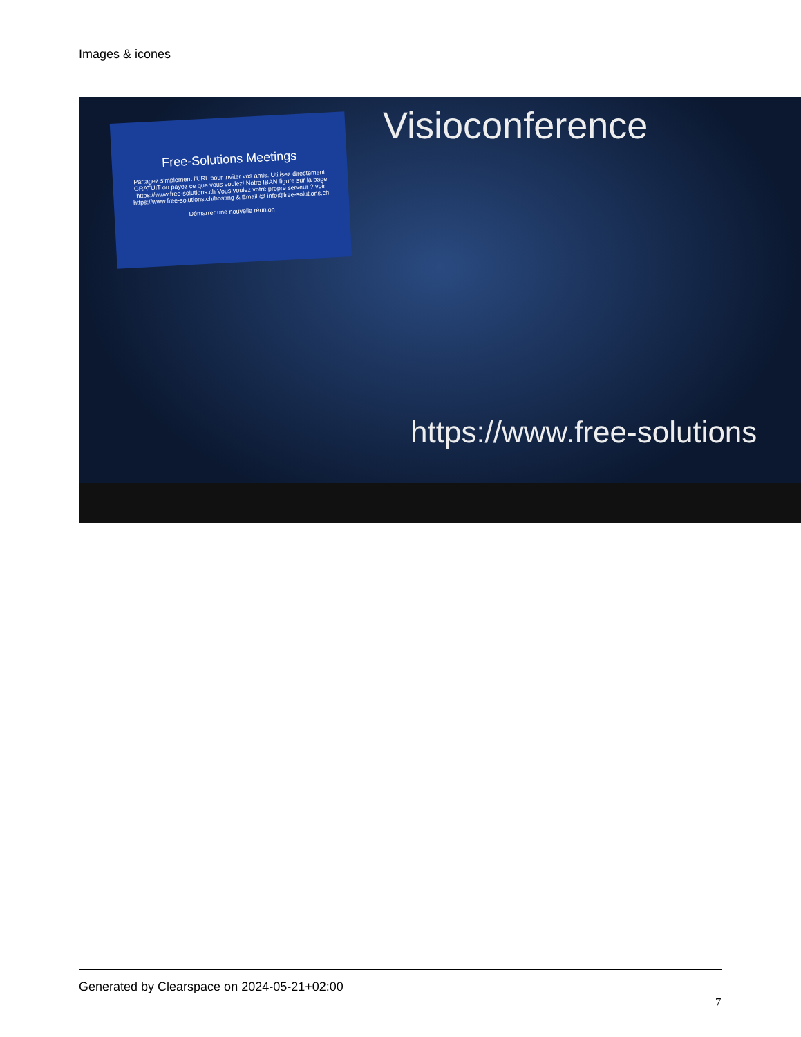Images & icones
Free-Solutions Meetings
Partagez simplement l'URL pour inviter vos amis. Utilisez directement. GRATUIT ou payez ce que vous voulez! Notre IBAN figure sur la page https://www.free-solutions.ch Vous voulez votre propre serveur ? voir https://www.free-solutions.ch/hosting & Email @ info@free-solutions.ch
Démarrer une nouvelle réunion
Visioconference
https://www.free-solutions
Generated by Clearspace on 2024-05-21+02:00
7